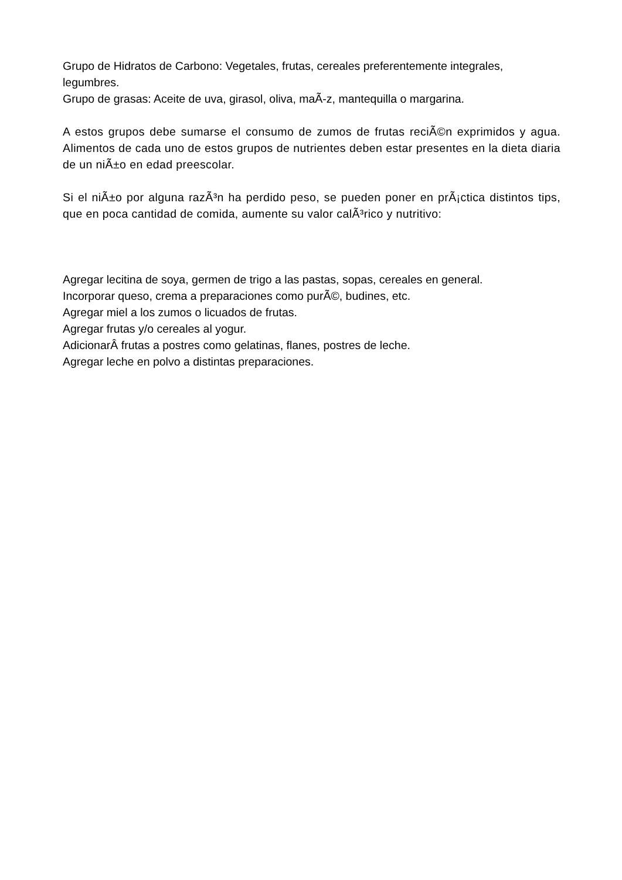Grupo de Hidratos de Carbono: Vegetales, frutas, cereales preferentemente integrales, legumbres.
Grupo de grasas: Aceite de uva, girasol, oliva, maÃ-z, mantequilla o margarina.
A estos grupos debe sumarse el consumo de zumos de frutas reciÃ©n exprimidos y agua. Alimentos de cada uno de estos grupos de nutrientes deben estar presentes en la dieta diaria de un niÃ±o en edad preescolar.
Si el niÃ±o por alguna razÃ³n ha perdido peso, se pueden poner en prÃ¡ctica distintos tips, que en poca cantidad de comida, aumente su valor calÃ³rico y nutritivo:
Agregar lecitina de soya, germen de trigo a las pastas, sopas, cereales en general.
Incorporar queso, crema a preparaciones como purÃ©, budines, etc.
Agregar miel a los zumos o licuados de frutas.
Agregar frutas y/o cereales al yogur.
AdicionarÂ frutas a postres como gelatinas, flanes, postres de leche.
Agregar leche en polvo a distintas preparaciones.